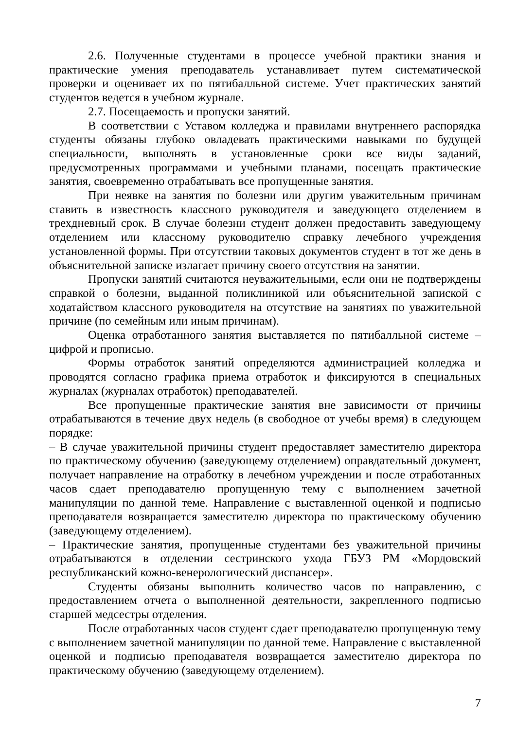2.6. Полученные студентами в процессе учебной практики знания и практические умения преподаватель устанавливает путем систематической проверки и оценивает их по пятибалльной системе. Учет практических занятий студентов ведется в учебном журнале.
2.7. Посещаемость и пропуски занятий.
В соответствии с Уставом колледжа и правилами внутреннего распорядка студенты обязаны глубоко овладевать практическими навыками по будущей специальности, выполнять в установленные сроки все виды заданий, предусмотренных программами и учебными планами, посещать практические занятия, своевременно отрабатывать все пропущенные занятия.
При неявке на занятия по болезни или другим уважительным причинам ставить в известность классного руководителя и заведующего отделением в трехдневный срок. В случае болезни студент должен предоставить заведующему отделением или классному руководителю справку лечебного учреждения установленной формы. При отсутствии таковых документов студент в тот же день в объяснительной записке излагает причину своего отсутствия на занятии.
Пропуски занятий считаются неуважительными, если они не подтверждены справкой о болезни, выданной поликлиникой или объяснительной запиской с ходатайством классного руководителя на отсутствие на занятиях по уважительной причине (по семейным или иным причинам).
Оценка отработанного занятия выставляется по пятибалльной системе – цифрой и прописью.
Формы отработок занятий определяются администрацией колледжа и проводятся согласно графика приема отработок и фиксируются в специальных журналах (журналах отработок) преподавателей.
Все пропущенные практические занятия вне зависимости от причины отрабатываются в течение двух недель (в свободное от учебы время) в следующем порядке:
– В случае уважительной причины студент предоставляет заместителю директора по практическому обучению (заведующему отделением) оправдательный документ, получает направление на отработку в лечебном учреждении и после отработанных часов сдает преподавателю пропущенную тему с выполнением зачетной манипуляции по данной теме. Направление с выставленной оценкой и подписью преподавателя возвращается заместителю директора по практическому обучению (заведующему отделением).
– Практические занятия, пропущенные студентами без уважительной причины отрабатываются в отделении сестринского ухода ГБУЗ РМ «Мордовский республиканский кожно-венерологический диспансер».
Студенты обязаны выполнить количество часов по направлению, с предоставлением отчета о выполненной деятельности, закрепленного подписью старшей медсестры отделения.
После отработанных часов студент сдает преподавателю пропущенную тему с выполнением зачетной манипуляции по данной теме. Направление с выставленной оценкой и подписью преподавателя возвращается заместителю директора по практическому обучению (заведующему отделением).
7